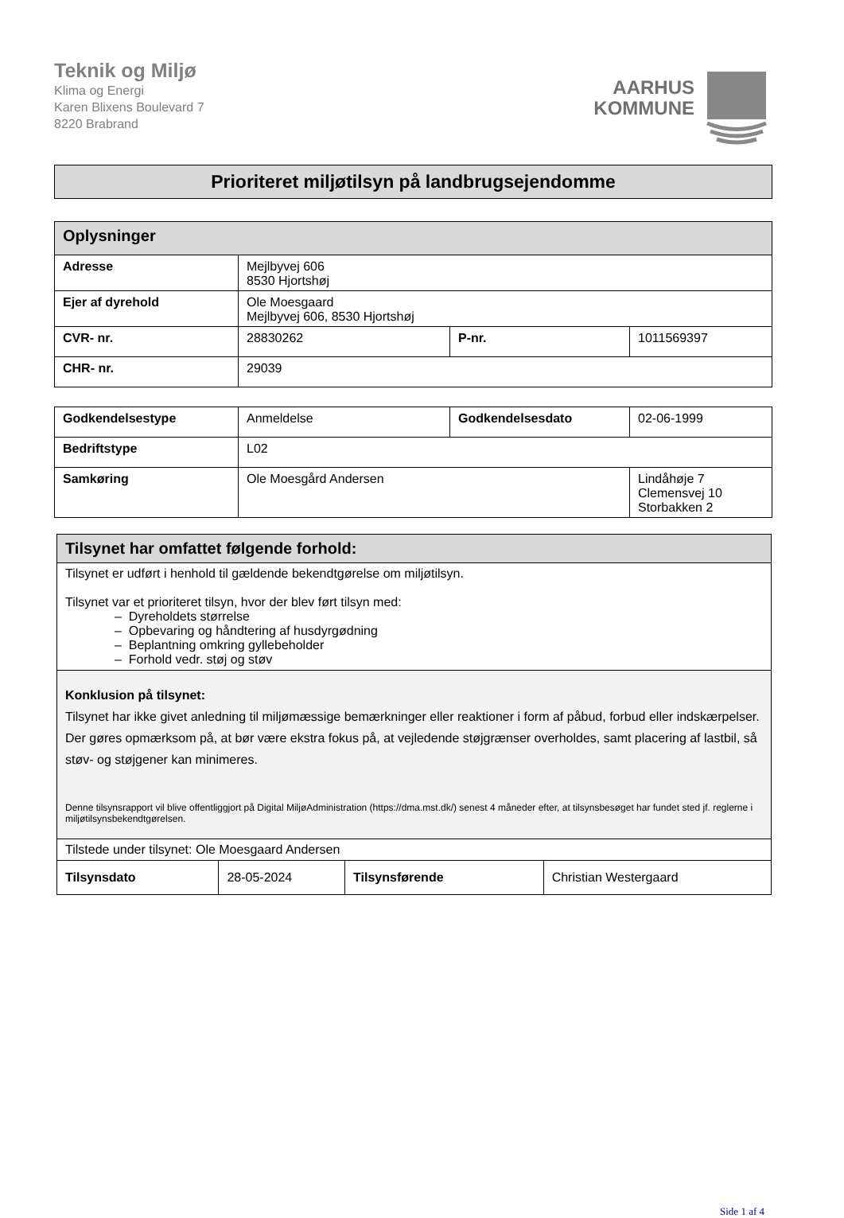Teknik og Miljø
Klima og Energi
Karen Blixens Boulevard 7
8220 Brabrand
AARHUS
KOMMUNE
Prioriteret miljøtilsyn på landbrugsejendomme
| Oplysninger | | | |
| --- | --- | --- | --- |
| Adresse | Mejlbyvej 606 8530 Hjortshøj | | |
| Ejer af dyrehold | Ole Moesgaard Mejlbyvej 606, 8530 Hjortshøj | | |
| CVR- nr. | 28830262 | P-nr. | 1011569397 |
| CHR- nr. | 29039 | | |
| Godkendelsestype | Anmeldelse | Godkendelsesdato | 02-06-1999 |
| Bedriftstype | L02 | | |
| Samkøring | Ole Moesgård Andersen | | Lindåhøje 7 Clemensvej 10 Storbakken 2 |
| Tilsynet har omfattet følgende forhold: | | | |
| --- | --- | --- | --- |
| Tilsynet er udført i henhold til gældende bekendtgørelse om miljøtilsyn. Tilsynet var et prioriteret tilsyn, hvor der blev ført tilsyn med: – Dyreholdets størrelse – Opbevaring og håndtering af husdyrgødning – Beplantning omkring gyllebeholder – Forhold vedr. støj og støv | | | |
| Konklusion på tilsynet: Tilsynet har ikke givet anledning til miljømæssige bemærkninger eller reaktioner i form af påbud, forbud eller indskærpelser. Der gøres opmærksom på, at bør være ekstra fokus på, at vejledende støjgrænser overholdes, samt placering af lastbil, så støv- og støjgener kan minimeres. Denne tilsynsrapport vil blive offentliggjort på Digital MiljøAdministration (https://dma.mst.dk/) senest 4 måneder efter, at tilsynsbesøget har fundet sted jf. reglerne i miljøtilsynsbekendtgørelsen. | | | |
| Tilstede under tilsynet: Ole Moesgaard Andersen | | | |
| Tilsynsdato | 28-05-2024 | Tilsynsførende | Christian Westergaard |
Side 1 af 4